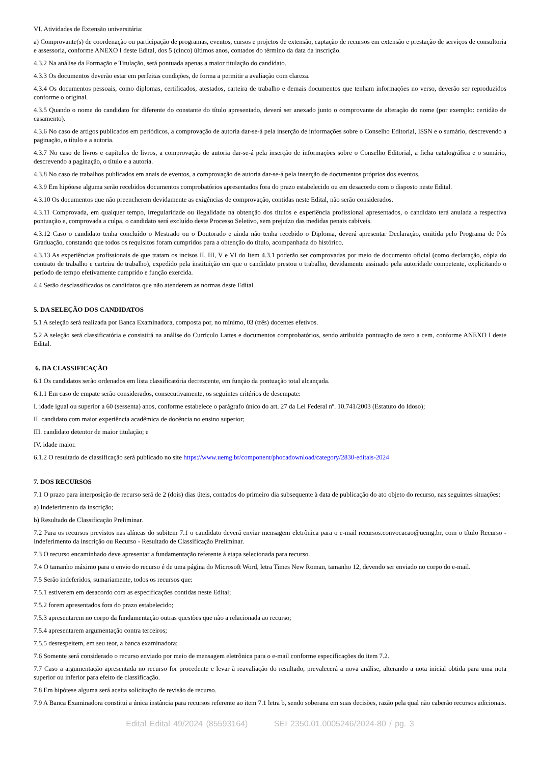VI. Atividades de Extensão universitária:
a) Comprovante(s) de coordenação ou participação de programas, eventos, cursos e projetos de extensão, captação de recursos em extensão e prestação de serviços de consultoria e assessoria, conforme ANEXO I deste Edital, dos 5 (cinco) últimos anos, contados do término da data da inscrição.
4.3.2 Na análise da Formação e Titulação, será pontuada apenas a maior titulação do candidato.
4.3.3 Os documentos deverão estar em perfeitas condições, de forma a permitir a avaliação com clareza.
4.3.4 Os documentos pessoais, como diplomas, certificados, atestados, carteira de trabalho e demais documentos que tenham informações no verso, deverão ser reproduzidos conforme o original.
4.3.5 Quando o nome do candidato for diferente do constante do título apresentado, deverá ser anexado junto o comprovante de alteração do nome (por exemplo: certidão de casamento).
4.3.6 No caso de artigos publicados em periódicos, a comprovação de autoria dar-se-á pela inserção de informações sobre o Conselho Editorial, ISSN e o sumário, descrevendo a paginação, o título e a autoria.
4.3.7 No caso de livros e capítulos de livros, a comprovação de autoria dar-se-á pela inserção de informações sobre o Conselho Editorial, a ficha catalográfica e o sumário, descrevendo a paginação, o título e a autoria.
4.3.8 No caso de trabalhos publicados em anais de eventos, a comprovação de autoria dar-se-á pela inserção de documentos próprios dos eventos.
4.3.9 Em hipótese alguma serão recebidos documentos comprobatórios apresentados fora do prazo estabelecido ou em desacordo com o disposto neste Edital.
4.3.10 Os documentos que não preencherem devidamente as exigências de comprovação, contidas neste Edital, não serão considerados.
4.3.11 Comprovada, em qualquer tempo, irregularidade ou ilegalidade na obtenção dos títulos e experiência profissional apresentados, o candidato terá anulada a respectiva pontuação e, comprovada a culpa, o candidato será excluído deste Processo Seletivo, sem prejuízo das medidas penais cabíveis.
4.3.12 Caso o candidato tenha concluído o Mestrado ou o Doutorado e ainda não tenha recebido o Diploma, deverá apresentar Declaração, emitida pelo Programa de Pós Graduação, constando que todos os requisitos foram cumpridos para a obtenção do título, acompanhada do histórico.
4.3.13 As experiências profissionais de que tratam os incisos II, III, V e VI do Item 4.3.1 poderão ser comprovadas por meio de documento oficial (como declaração, cópia do contrato de trabalho e carteira de trabalho), expedido pela instituição em que o candidato prestou o trabalho, devidamente assinado pela autoridade competente, explicitando o período de tempo efetivamente cumprido e função exercida.
4.4 Serão desclassificados os candidatos que não atenderem as normas deste Edital.
5. DA SELEÇÃO DOS CANDIDATOS
5.1 A seleção será realizada por Banca Examinadora, composta por, no mínimo, 03 (três) docentes efetivos.
5.2 A seleção será classificatória e consistirá na análise do Currículo Lattes e documentos comprobatórios, sendo atribuída pontuação de zero a cem, conforme ANEXO I deste Edital.
6. DA CLASSIFICAÇÃO
6.1 Os candidatos serão ordenados em lista classificatória decrescente, em função da pontuação total alcançada.
6.1.1 Em caso de empate serão considerados, consecutivamente, os seguintes critérios de desempate:
I. idade igual ou superior a 60 (sessenta) anos, conforme estabelece o parágrafo único do art. 27 da Lei Federal nº. 10.741/2003 (Estatuto do Idoso);
II. candidato com maior experiência acadêmica de docência no ensino superior;
III. candidato detentor de maior titulação; e
IV. idade maior.
6.1.2 O resultado de classificação será publicado no site https://www.uemg.br/component/phocadownload/category/2830-editais-2024
7. DOS RECURSOS
7.1 O prazo para interposição de recurso será de 2 (dois) dias úteis, contados do primeiro dia subsequente à data de publicação do ato objeto do recurso, nas seguintes situações:
a) Indeferimento da inscrição;
b) Resultado de Classificação Preliminar.
7.2 Para os recursos previstos nas alíneas do subitem 7.1 o candidato deverá enviar mensagem eletrônica para o e-mail recursos.convocacao@uemg.br, com o título Recurso - Indeferimento da inscrição ou Recurso - Resultado de Classificação Preliminar.
7.3 O recurso encaminhado deve apresentar a fundamentação referente à etapa selecionada para recurso.
7.4 O tamanho máximo para o envio do recurso é de uma página do Microsoft Word, letra Times New Roman, tamanho 12, devendo ser enviado no corpo do e-mail.
7.5 Serão indeferidos, sumariamente, todos os recursos que:
7.5.1 estiverem em desacordo com as especificações contidas neste Edital;
7.5.2 forem apresentados fora do prazo estabelecido;
7.5.3 apresentarem no corpo da fundamentação outras questões que não a relacionada ao recurso;
7.5.4 apresentarem argumentação contra terceiros;
7.5.5 desrespeitem, em seu teor, a banca examinadora;
7.6 Somente será considerado o recurso enviado por meio de mensagem eletrônica para o e-mail conforme especificações do item 7.2.
7.7 Caso a argumentação apresentada no recurso for procedente e levar à reavaliação do resultado, prevalecerá a nova análise, alterando a nota inicial obtida para uma nota superior ou inferior para efeito de classificação.
7.8 Em hipótese alguma será aceita solicitação de revisão de recurso.
7.9 A Banca Examinadora constitui a única instância para recursos referente ao item 7.1 letra b, sendo soberana em suas decisões, razão pela qual não caberão recursos adicionais.
Edital Edital 49/2024 (85593164) SEI 2350.01.0005246/2024-80 / pg. 3